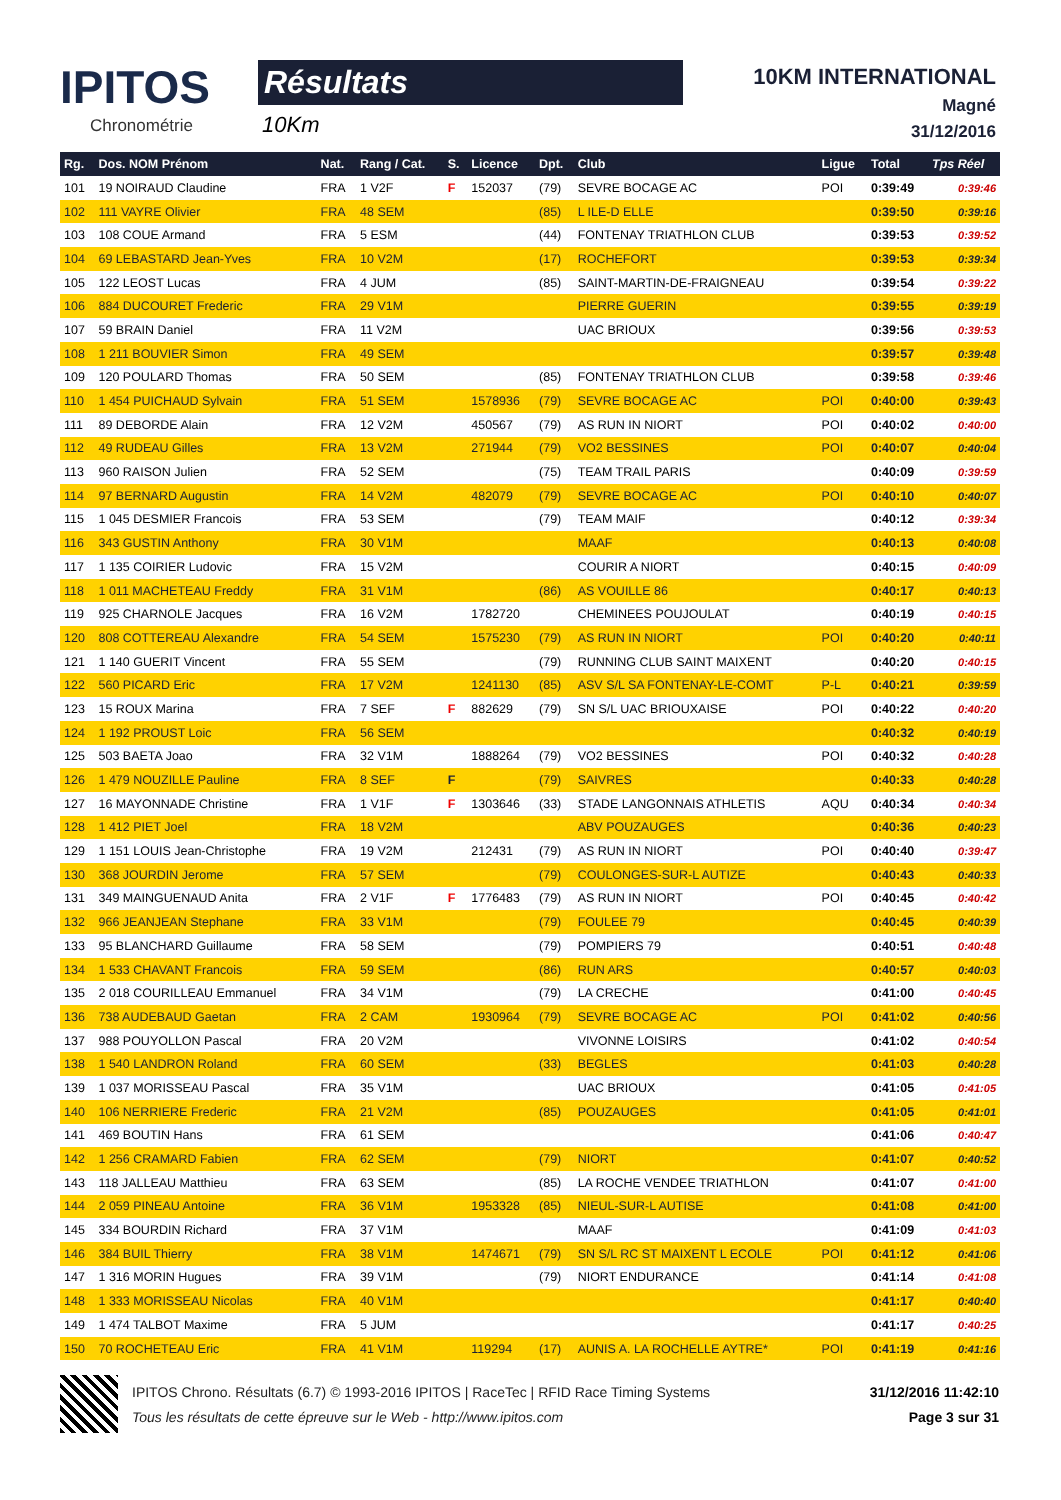IPITOS
Chronométrie
Résultats
10Km
10KM INTERNATIONAL
Magné
31/12/2016
| Rg. | Dos. NOM Prénom | Nat. | Rang / Cat. | S. | Licence | Dpt. | Club | Ligue | Total | Tps Réel |
| --- | --- | --- | --- | --- | --- | --- | --- | --- | --- | --- |
| 101 | 19 NOIRAUD Claudine | FRA | 1 V2F | F | 152037 | (79) | SEVRE BOCAGE AC | POI | 0:39:49 | 0:39:46 |
| 102 | 111 VAYRE Olivier | FRA | 48 SEM | | | (85) | L ILE-D ELLE | | 0:39:50 | 0:39:16 |
| 103 | 108 COUE Armand | FRA | 5 ESM | | | (44) | FONTENAY TRIATHLON CLUB | | 0:39:53 | 0:39:52 |
| 104 | 69 LEBASTARD Jean-Yves | FRA | 10 V2M | | | (17) | ROCHEFORT | | 0:39:53 | 0:39:34 |
| 105 | 122 LEOST Lucas | FRA | 4 JUM | | | (85) | SAINT-MARTIN-DE-FRAIGNEAU | | 0:39:54 | 0:39:22 |
| 106 | 884 DUCOURET Frederic | FRA | 29 V1M | | | | PIERRE GUERIN | | 0:39:55 | 0:39:19 |
| 107 | 59 BRAIN Daniel | FRA | 11 V2M | | | | UAC BRIOUX | | 0:39:56 | 0:39:53 |
| 108 | 1 211 BOUVIER Simon | FRA | 49 SEM | | | | | | 0:39:57 | 0:39:48 |
| 109 | 120 POULARD Thomas | FRA | 50 SEM | | | (85) | FONTENAY TRIATHLON CLUB | | 0:39:58 | 0:39:46 |
| 110 | 1 454 PUICHAUD Sylvain | FRA | 51 SEM | | 1578936 | (79) | SEVRE BOCAGE AC | POI | 0:40:00 | 0:39:43 |
| 111 | 89 DEBORDE Alain | FRA | 12 V2M | | 450567 | (79) | AS RUN IN NIORT | POI | 0:40:02 | 0:40:00 |
| 112 | 49 RUDEAU Gilles | FRA | 13 V2M | | 271944 | (79) | VO2 BESSINES | POI | 0:40:07 | 0:40:04 |
| 113 | 960 RAISON Julien | FRA | 52 SEM | | | (75) | TEAM TRAIL PARIS | | 0:40:09 | 0:39:59 |
| 114 | 97 BERNARD Augustin | FRA | 14 V2M | | 482079 | (79) | SEVRE BOCAGE AC | POI | 0:40:10 | 0:40:07 |
| 115 | 1 045 DESMIER Francois | FRA | 53 SEM | | | (79) | TEAM MAIF | | 0:40:12 | 0:39:34 |
| 116 | 343 GUSTIN Anthony | FRA | 30 V1M | | | | MAAF | | 0:40:13 | 0:40:08 |
| 117 | 1 135 COIRIER Ludovic | FRA | 15 V2M | | | | COURIR A NIORT | | 0:40:15 | 0:40:09 |
| 118 | 1 011 MACHETEAU Freddy | FRA | 31 V1M | | | (86) | AS VOUILLE 86 | | 0:40:17 | 0:40:13 |
| 119 | 925 CHARNOLE Jacques | FRA | 16 V2M | | 1782720 | | CHEMINEES POUJOULAT | | 0:40:19 | 0:40:15 |
| 120 | 808 COTTEREAU Alexandre | FRA | 54 SEM | | 1575230 | (79) | AS RUN IN NIORT | POI | 0:40:20 | 0:40:11 |
| 121 | 1 140 GUERIT Vincent | FRA | 55 SEM | | | (79) | RUNNING CLUB SAINT MAIXENT | | 0:40:20 | 0:40:15 |
| 122 | 560 PICARD Eric | FRA | 17 V2M | | 1241130 | (85) | ASV S/L SA FONTENAY-LE-COMT | P-L | 0:40:21 | 0:39:59 |
| 123 | 15 ROUX Marina | FRA | 7 SEF | F | 882629 | (79) | SN S/L UAC BRIOUXAISE | POI | 0:40:22 | 0:40:20 |
| 124 | 1 192 PROUST Loic | FRA | 56 SEM | | | | | | 0:40:32 | 0:40:19 |
| 125 | 503 BAETA Joao | FRA | 32 V1M | | 1888264 | (79) | VO2 BESSINES | POI | 0:40:32 | 0:40:28 |
| 126 | 1 479 NOUZILLE Pauline | FRA | 8 SEF | F | | (79) | SAIVRES | | 0:40:33 | 0:40:28 |
| 127 | 16 MAYONNADE Christine | FRA | 1 V1F | F | 1303646 | (33) | STADE LANGONNAIS ATHLETIS | AQU | 0:40:34 | 0:40:34 |
| 128 | 1 412 PIET Joel | FRA | 18 V2M | | | | ABV POUZAUGES | | 0:40:36 | 0:40:23 |
| 129 | 1 151 LOUIS Jean-Christophe | FRA | 19 V2M | | 212431 | (79) | AS RUN IN NIORT | POI | 0:40:40 | 0:39:47 |
| 130 | 368 JOURDIN Jerome | FRA | 57 SEM | | | (79) | COULONGES-SUR-L AUTIZE | | 0:40:43 | 0:40:33 |
| 131 | 349 MAINGUENAUD Anita | FRA | 2 V1F | F | 1776483 | (79) | AS RUN IN NIORT | POI | 0:40:45 | 0:40:42 |
| 132 | 966 JEANJEAN Stephane | FRA | 33 V1M | | | (79) | FOULEE 79 | | 0:40:45 | 0:40:39 |
| 133 | 95 BLANCHARD Guillaume | FRA | 58 SEM | | | (79) | POMPIERS 79 | | 0:40:51 | 0:40:48 |
| 134 | 1 533 CHAVANT Francois | FRA | 59 SEM | | | (86) | RUN ARS | | 0:40:57 | 0:40:03 |
| 135 | 2 018 COURILLEAU Emmanuel | FRA | 34 V1M | | | (79) | LA CRECHE | | 0:41:00 | 0:40:45 |
| 136 | 738 AUDEBAUD Gaetan | FRA | 2 CAM | | 1930964 | (79) | SEVRE BOCAGE AC | POI | 0:41:02 | 0:40:56 |
| 137 | 988 POUYOLLON Pascal | FRA | 20 V2M | | | | VIVONNE LOISIRS | | 0:41:02 | 0:40:54 |
| 138 | 1 540 LANDRON Roland | FRA | 60 SEM | | | (33) | BEGLES | | 0:41:03 | 0:40:28 |
| 139 | 1 037 MORISSEAU Pascal | FRA | 35 V1M | | | | UAC BRIOUX | | 0:41:05 | 0:41:05 |
| 140 | 106 NERRIERE Frederic | FRA | 21 V2M | | | (85) | POUZAUGES | | 0:41:05 | 0:41:01 |
| 141 | 469 BOUTIN Hans | FRA | 61 SEM | | | | | | 0:41:06 | 0:40:47 |
| 142 | 1 256 CRAMARD Fabien | FRA | 62 SEM | | | (79) | NIORT | | 0:41:07 | 0:40:52 |
| 143 | 118 JALLEAU Matthieu | FRA | 63 SEM | | | (85) | LA ROCHE VENDEE TRIATHLON | | 0:41:07 | 0:41:00 |
| 144 | 2 059 PINEAU Antoine | FRA | 36 V1M | | 1953328 | (85) | NIEUL-SUR-L AUTISE | | 0:41:08 | 0:41:00 |
| 145 | 334 BOURDIN Richard | FRA | 37 V1M | | | | MAAF | | 0:41:09 | 0:41:03 |
| 146 | 384 BUIL Thierry | FRA | 38 V1M | | 1474671 | (79) | SN S/L RC ST MAIXENT L ECOLE | POI | 0:41:12 | 0:41:06 |
| 147 | 1 316 MORIN Hugues | FRA | 39 V1M | | | (79) | NIORT ENDURANCE | | 0:41:14 | 0:41:08 |
| 148 | 1 333 MORISSEAU Nicolas | FRA | 40 V1M | | | | | | 0:41:17 | 0:40:40 |
| 149 | 1 474 TALBOT Maxime | FRA | 5 JUM | | | | | | 0:41:17 | 0:40:25 |
| 150 | 70 ROCHETEAU Eric | FRA | 41 V1M | | 119294 | (17) | AUNIS A. LA ROCHELLE AYTRE* | POI | 0:41:19 | 0:41:16 |
IPITOS Chrono. Résultats (6.7) © 1993-2016 IPITOS | RaceTec | RFID Race Timing Systems
Tous les résultats de cette épreuve sur le Web - http://www.ipitos.com
31/12/2016 11:42:10
Page 3 sur 31